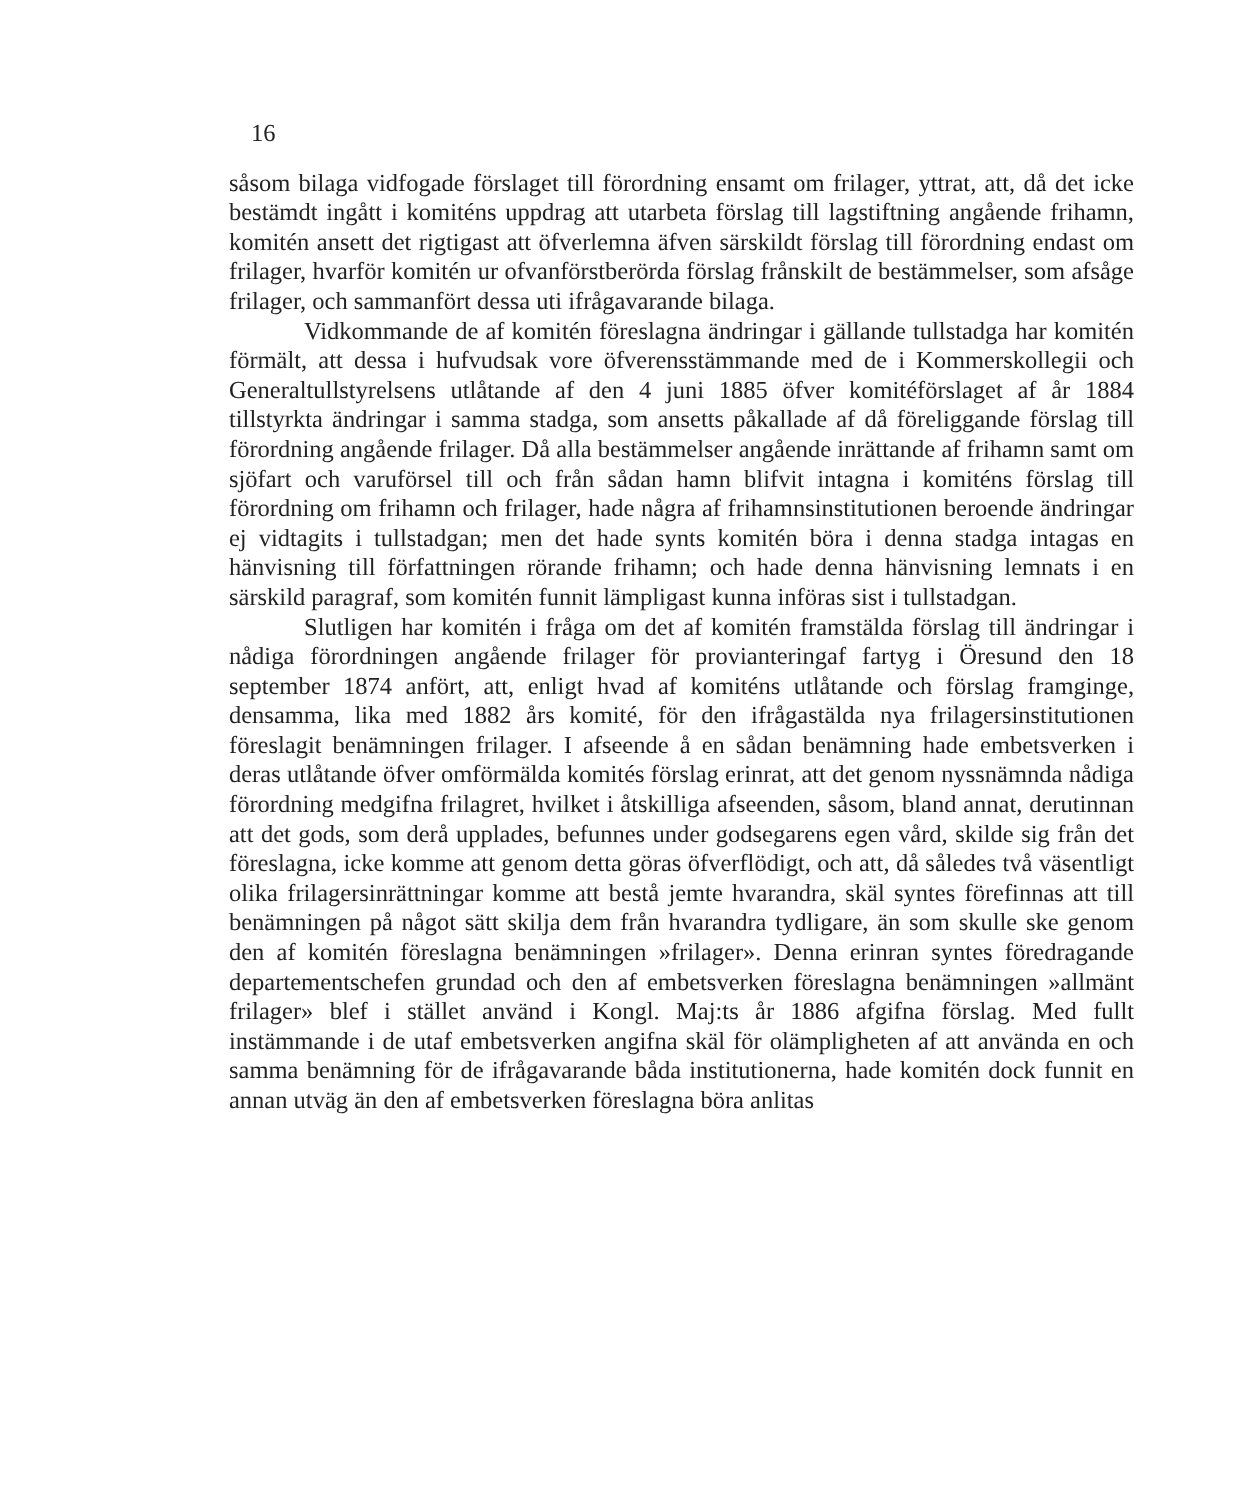16
såsom bilaga vidfogade förslaget till förordning ensamt om frilager, yttrat, att, då det icke bestämdt ingått i komiténs uppdrag att utarbeta förslag till lagstiftning angående frihamn, komitén ansett det rigtigast att öfverlemna äfven särskildt förslag till förordning endast om frilager, hvarför komitén ur ofvanförstberörda förslag frånskilt de bestämmelser, som afsåge frilager, och sammanfört dessa uti ifrågavarande bilaga.
Vidkommande de af komitén föreslagna ändringar i gällande tullstadga har komitén förmält, att dessa i hufvudsak vore öfverensstämmande med de i Kommerskollegii och Generaltullstyrelsens utlåtande af den 4 juni 1885 öfver komitéförslaget af år 1884 tillstyrkta ändringar i samma stadga, som ansetts påkallade af då föreliggande förslag till förordning angående frilager. Då alla bestämmelser angående inrättande af frihamn samt om sjöfart och varuförsel till och från sådan hamn blifvit intagna i komiténs förslag till förordning om frihamn och frilager, hade några af frihamnsinstitutionen beroende ändringar ej vidtagits i tullstadgan; men det hade synts komitén böra i denna stadga intagas en hänvisning till författningen rörande frihamn; och hade denna hänvisning lemnats i en särskild paragraf, som komitén funnit lämpligast kunna införas sist i tullstadgan.
Slutligen har komitén i fråga om det af komitén framstälda förslag till ändringar i nådiga förordningen angående frilager för provianteringaf fartyg i Öresund den 18 september 1874 anfört, att, enligt hvad af komiténs utlåtande och förslag framginge, densamma, lika med 1882 års komité, för den ifrågastälda nya frilagersinstitutionen föreslagit benämningen frilager. I afseende å en sådan benämning hade embetsverken i deras utlåtande öfver omförmälda komités förslag erinrat, att det genom nyssnämnda nådiga förordning medgifna frilagret, hvilket i åtskilliga afseenden, såsom, bland annat, derutinnan att det gods, som derå upplades, befunnes under godsegarens egen vård, skilde sig från det föreslagna, icke komme att genom detta göras öfverflödigt, och att, då således två väsentligt olika frilagersinrättningar komme att bestå jemte hvarandra, skäl syntes förefinnas att till benämningen på något sätt skilja dem från hvarandra tydligare, än som skulle ske genom den af komitén föreslagna benämningen »frilager». Denna erinran syntes föredragande departementschefen grundad och den af embetsverken föreslagna benämningen »allmänt frilager» blef i stället använd i Kongl. Maj:ts år 1886 afgifna förslag. Med fullt instämmande i de utaf embetsverken angifna skäl för olämpligheten af att använda en och samma benämning för de ifrågavarande båda institutionerna, hade komitén dock funnit en annan utväg än den af embetsverken föreslagna böra anlitas